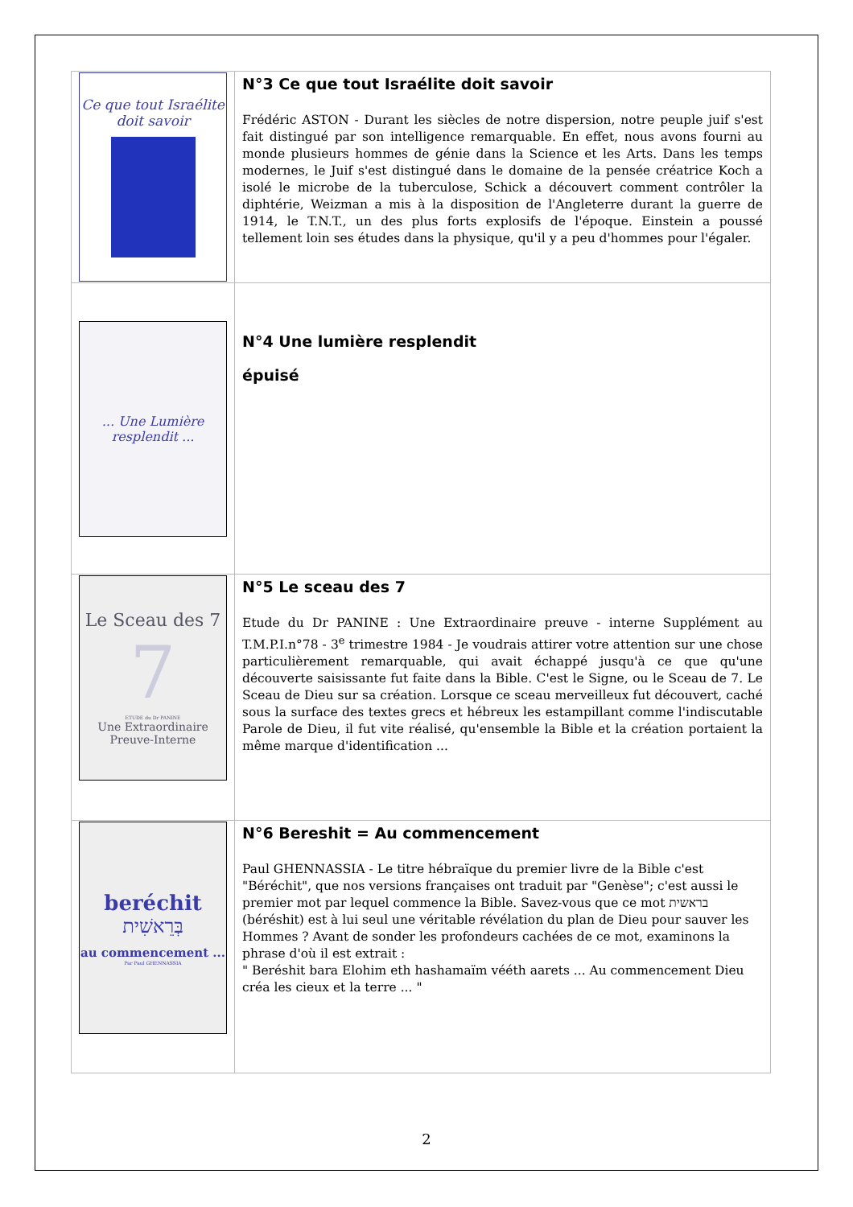| Ce que tout Israélite doit savoir | N°3 Ce que tout Israélite doit savoir Frédéric ASTON - Durant les siècles de notre dispersion, notre peuple juif s'est fait distingué par son intelligence remarquable. En effet, nous avons fourni au monde plusieurs hommes de génie dans la Science et les Arts. Dans les temps modernes, le Juif s'est distingué dans le domaine de la pensée créatrice Koch a isolé le microbe de la tuberculose, Schick a découvert comment contrôler la diphtérie, Weizman a mis à la disposition de l'Angleterre durant la guerre de 1914, le T.N.T., un des plus forts explosifs de l'époque. Einstein a poussé tellement loin ses études dans la physique, qu'il y a peu d'hommes pour l'égaler. |
| ... Une Lumière resplendit ... | N°4 Une lumière resplendit épuisé |
| Le Sceau des 7 7 ETUDE du Dr PANINE Une Extraordinaire Preuve-Interne | N°5 Le sceau des 7 Etude du Dr PANINE : Une Extraordinaire preuve - interne Supplément au T.M.P.I.n°78 - 3<sup>e</sup> trimestre 1984 - Je voudrais attirer votre attention sur une chose particulièrement remarquable, qui avait échappé jusqu'à ce que qu'une découverte saisissante fut faite dans la Bible. C'est le Signe, ou le Sceau de 7. Le Sceau de Dieu sur sa création. Lorsque ce sceau merveilleux fut découvert, caché sous la surface des textes grecs et hébreux les estampillant comme l'indiscutable Parole de Dieu, il fut vite réalisé, qu'ensemble la Bible et la création portaient la même marque d'identification ... |
| beréchit בְּרֵאשִׁית au commencement ... Par Paul GHENNASSIA | N°6 Bereshit = Au commencement Paul GHENNASSIA - Le titre hébraïque du premier livre de la Bible c'est "Béréchit", que nos versions françaises ont traduit par "Genèse"; c'est aussi le premier mot par lequel commence la Bible. Savez-vous que ce mot בראשית (béréshit) est à lui seul une véritable révélation du plan de Dieu pour sauver les Hommes ? Avant de sonder les profondeurs cachées de ce mot, examinons la phrase d'où il est extrait : " Beréshit bara Elohim eth hashamaïm vééth aarets ... Au commencement Dieu créa les cieux et la terre ... " |
2